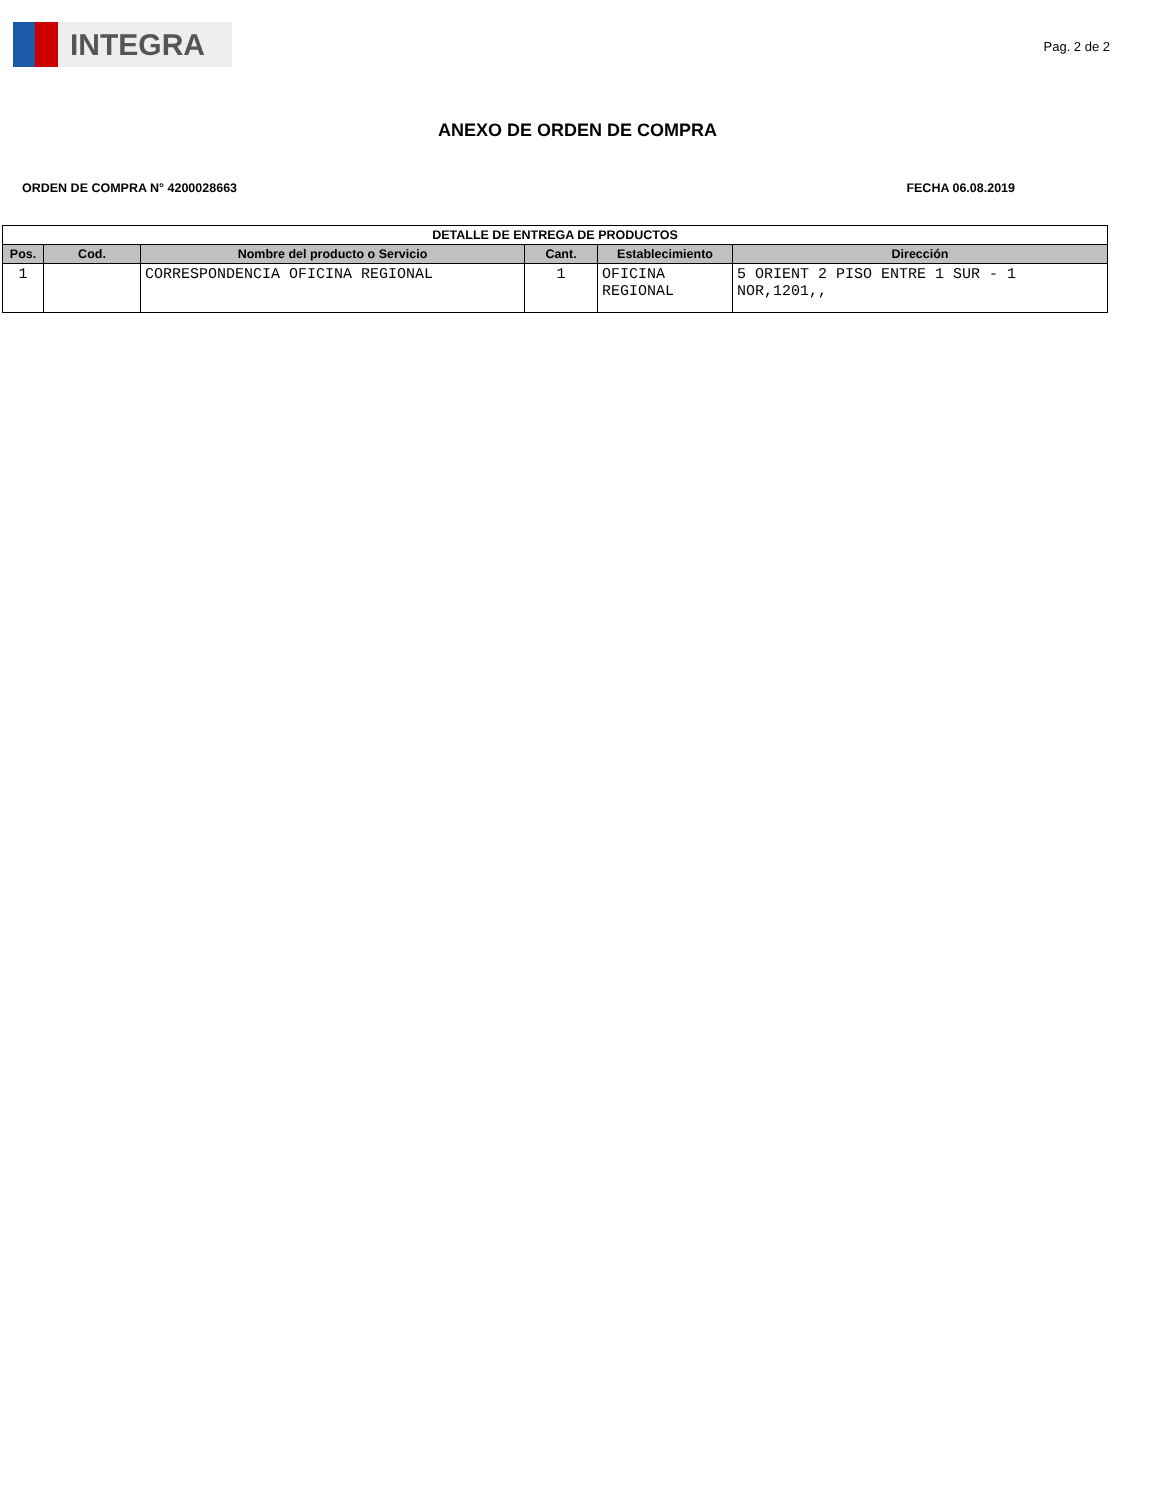INTEGRA
Pag. 2 de 2
ANEXO DE ORDEN DE COMPRA
ORDEN DE COMPRA N° 4200028663 FECHA 06.08.2019
| DETALLE DE ENTREGA DE PRODUCTOS | | | | | |
| --- | --- | --- | --- | --- | --- |
| Pos. | Cod. | Nombre del producto o Servicio | Cant. | Establecimiento | Dirección |
| 1 | | CORRESPONDENCIA OFICINA REGIONAL | 1 | OFICINA REGIONAL | 5 ORIENT 2 PISO ENTRE 1 SUR - 1 NOR,1201,, |